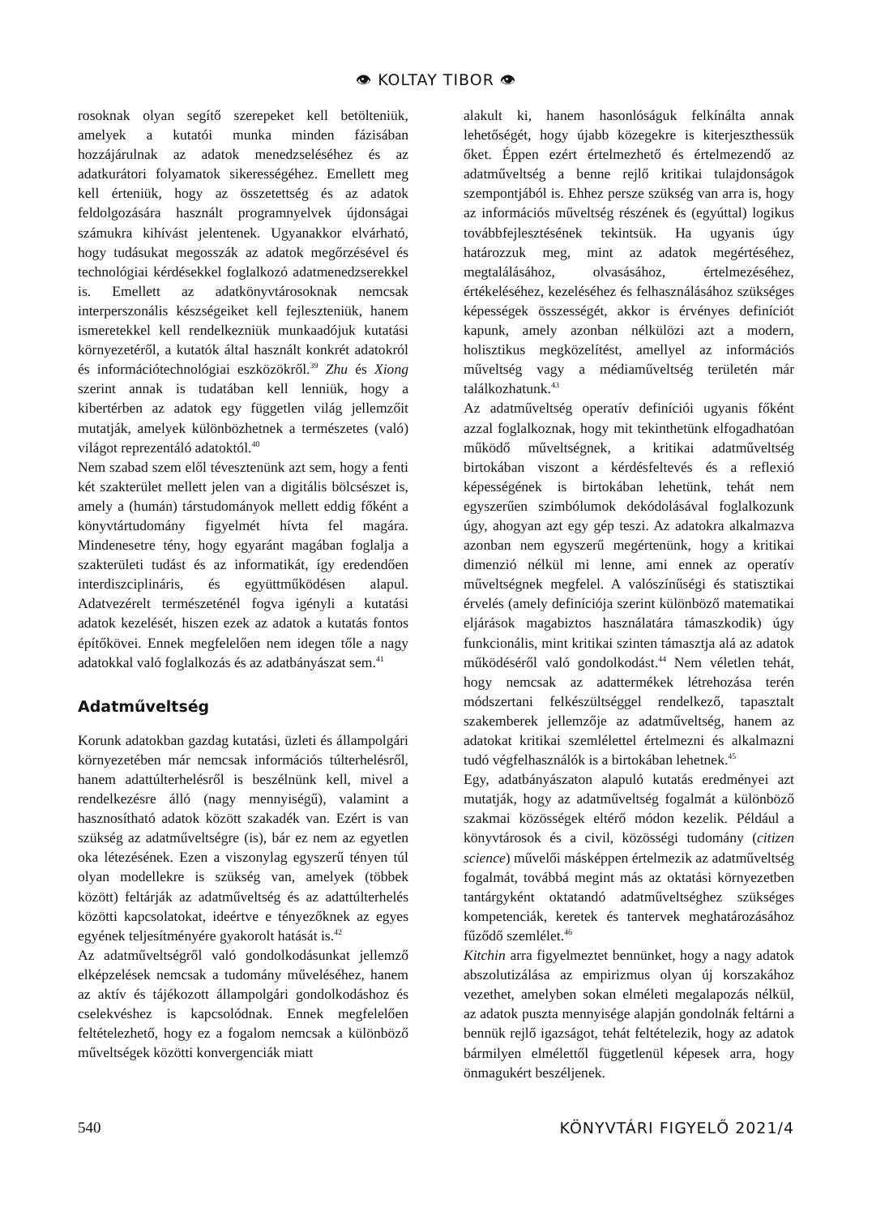👁 KOLTAY TIBOR 👁
rosoknak olyan segítő szerepeket kell betölteniük, amelyek a kutatói munka minden fázisában hozzájárulnak az adatok menedzseléséhez és az adatkurátori folyamatok sikerességéhez. Emellett meg kell érteniük, hogy az összetettség és az adatok feldolgozására használt programnyelvek újdonságai számukra kihívást jelentenek. Ugyanakkor elvárható, hogy tudásukat megosszák az adatok megőrzésével és technológiai kérdésekkel foglalkozó adatmenedzserekkel is. Emellett az adatkönyvtárosoknak nemcsak interperszonális készségeiket kell fejleszteniük, hanem ismeretekkel kell rendelkezniük munkaadójuk kutatási környezetéről, a kutatók által használt konkrét adatokról és információtechnológiai eszközökről.<sup>39</sup> Zhu és Xiong szerint annak is tudatában kell lenniük, hogy a kibertérben az adatok egy független világ jellemzőit mutatják, amelyek különbözhetnek a természetes (való) világot reprezentáló adatoktól.<sup>40</sup>
Nem szabad szem elől tévesztenünk azt sem, hogy a fenti két szakterület mellett jelen van a digitális bölcsészet is, amely a (humán) társtudományok mellett eddig főként a könyvtártudomány figyelmét hívta fel magára. Mindenesetre tény, hogy egyaránt magában foglalja a szakterületi tudást és az informatikát, így eredendően interdiszciplináris, és együttműködésen alapul. Adatvezérelt természeténél fogva igényli a kutatási adatok kezelését, hiszen ezek az adatok a kutatás fontos építőkövei. Ennek megfelelően nem idegen tőle a nagy adatokkal való foglalkozás és az adatbányászat sem.<sup>41</sup>
Adatműveltség
Korunk adatokban gazdag kutatási, üzleti és állampolgári környezetében már nemcsak információs túlterhelésről, hanem adattúlterhelésről is beszélnünk kell, mivel a rendelkezésre álló (nagy mennyiségű), valamint a hasznosítható adatok között szakadék van. Ezért is van szükség az adatműveltségre (is), bár ez nem az egyetlen oka létezésének. Ezen a viszonylag egyszerű tényen túl olyan modellekre is szükség van, amelyek (többek között) feltárják az adatműveltség és az adattúlterhelés közötti kapcsolatokat, ideértve e tényezőknek az egyes egyének teljesítményére gyakorolt hatását is.<sup>42</sup>
Az adatműveltségről való gondolkodásunkat jellemző elképzelések nemcsak a tudomány műveléséhez, hanem az aktív és tájékozott állampolgári gondolkodáshoz és cselekvéshez is kapcsolódnak. Ennek megfelelően feltételezhető, hogy ez a fogalom nemcsak a különböző műveltségek közötti konvergenciák miatt
alakult ki, hanem hasonlóságuk felkínálta annak lehetőségét, hogy újabb közegekre is kiterjeszthessük őket. Éppen ezért értelmezhető és értelmezendő az adatműveltség a benne rejlő kritikai tulajdonságok szempontjából is. Ehhez persze szükség van arra is, hogy az információs műveltség részének és (egyúttal) logikus továbbfejlesztésének tekintsük. Ha ugyanis úgy határozzuk meg, mint az adatok megértéséhez, megtalálásához, olvasásához, értelmezéséhez, értékeléséhez, kezeléséhez és felhasználásához szükséges képességek összességét, akkor is érvényes definíciót kapunk, amely azonban nélkülözi azt a modern, holisztikus megközelítést, amellyel az információs műveltség vagy a médiaműveltség területén már találkozhatunk.<sup>43</sup>
Az adatműveltség operatív definíciói ugyanis főként azzal foglalkoznak, hogy mit tekinthetünk elfogadhatóan működő műveltségnek, a kritikai adatműveltség birtokában viszont a kérdésfeltevés és a reflexió képességének is birtokában lehetünk, tehát nem egyszerűen szimbólumok dekódolásával foglalkozunk úgy, ahogyan azt egy gép teszi. Az adatokra alkalmazva azonban nem egyszerű megértenünk, hogy a kritikai dimenzió nélkül mi lenne, ami ennek az operatív műveltségnek megfelel. A valószínűségi és statisztikai érvelés (amely definíciója szerint különböző matematikai eljárások magabiztos használatára támaszkodik) úgy funkcionális, mint kritikai szinten támasztja alá az adatok működéséről való gondolkodást.<sup>44</sup> Nem véletlen tehát, hogy nemcsak az adattermékek létrehozása terén módszertani felkészültséggel rendelkező, tapasztalt szakemberek jellemzője az adatműveltség, hanem az adatokat kritikai szemlélettel értelmezni és alkalmazni tudó végfelhasználók is a birtokában lehetnek.<sup>45</sup>
Egy, adatbányászaton alapuló kutatás eredményei azt mutatják, hogy az adatműveltség fogalmát a különböző szakmai közösségek eltérő módon kezelik. Például a könyvtárosok és a civil, közösségi tudomány (citizen science) művelői másképpen értelmezik az adatműveltség fogalmát, továbbá megint más az oktatási környezetben tantárgyként oktatandó adatműveltséghez szükséges kompetenciák, keretek és tantervek meghatározásához fűződő szemlélet.<sup>46</sup>
Kitchin arra figyelmeztet bennünket, hogy a nagy adatok abszolutizálása az empirizmus olyan új korszakához vezethet, amelyben sokan elméleti megalapozás nélkül, az adatok puszta mennyisége alapján gondolnák feltárni a bennük rejlő igazságot, tehát feltételezik, hogy az adatok bármilyen elmélettől függetlenül képesek arra, hogy önmagukért beszéljenek.
540 KÖNYVTÁRI FIGYELŐ 2021/4